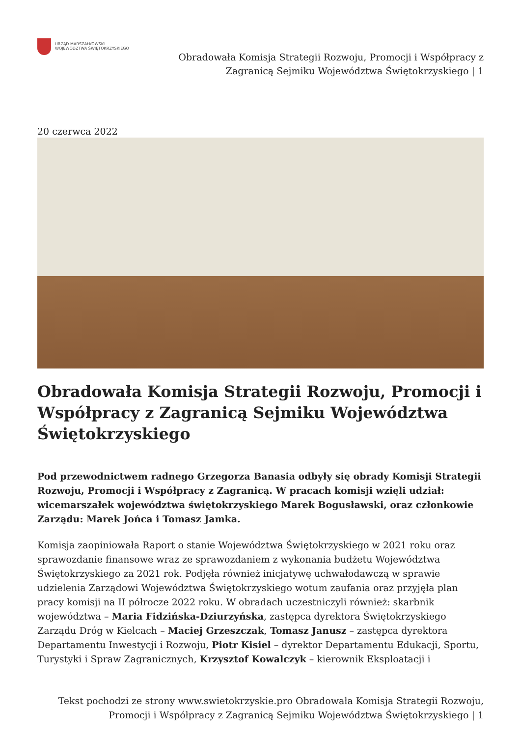URZĄD MARSZAŁKOWSKI
WOJEWÓDZTWA ŚWIĘTOKRZYSKIEGO
Obradowała Komisja Strategii Rozwoju, Promocji i Współpracy z
Zagranicą Sejmiku Województwa Świętokrzyskiego | 1
20 czerwca 2022
Obradowała Komisja Strategii Rozwoju, Promocji i Współpracy z Zagranicą Sejmiku Województwa Świętokrzyskiego
Pod przewodnictwem radnego Grzegorza Banasia odbyły się obrady Komisji Strategii Rozwoju, Promocji i Współpracy z Zagranicą. W pracach komisji wzięli udział: wicemarszałek województwa świętokrzyskiego Marek Bogusławski, oraz członkowie Zarządu: Marek Jońca i Tomasz Jamka.
Komisja zaopiniowała Raport o stanie Województwa Świętokrzyskiego w 2021 roku oraz sprawozdanie finansowe wraz ze sprawozdaniem z wykonania budżetu Województwa Świętokrzyskiego za 2021 rok. Podjęła również inicjatywę uchwałodawczą w sprawie udzielenia Zarządowi Województwa Świętokrzyskiego wotum zaufania oraz przyjęła plan pracy komisji na II półrocze 2022 roku. W obradach uczestniczyli również: skarbnik województwa – Maria Fidzińska-Dziurzyńska, zastępca dyrektora Świętokrzyskiego Zarządu Dróg w Kielcach – Maciej Grzeszczak, Tomasz Janusz – zastępca dyrektora Departamentu Inwestycji i Rozwoju, Piotr Kisiel – dyrektor Departamentu Edukacji, Sportu, Turystyki i Spraw Zagranicznych, Krzysztof Kowalczyk – kierownik Eksploatacji i
Tekst pochodzi ze strony www.swietokrzyskie.pro Obradowała Komisja Strategii Rozwoju,
Promocji i Współpracy z Zagranicą Sejmiku Województwa Świętokrzyskiego | 1